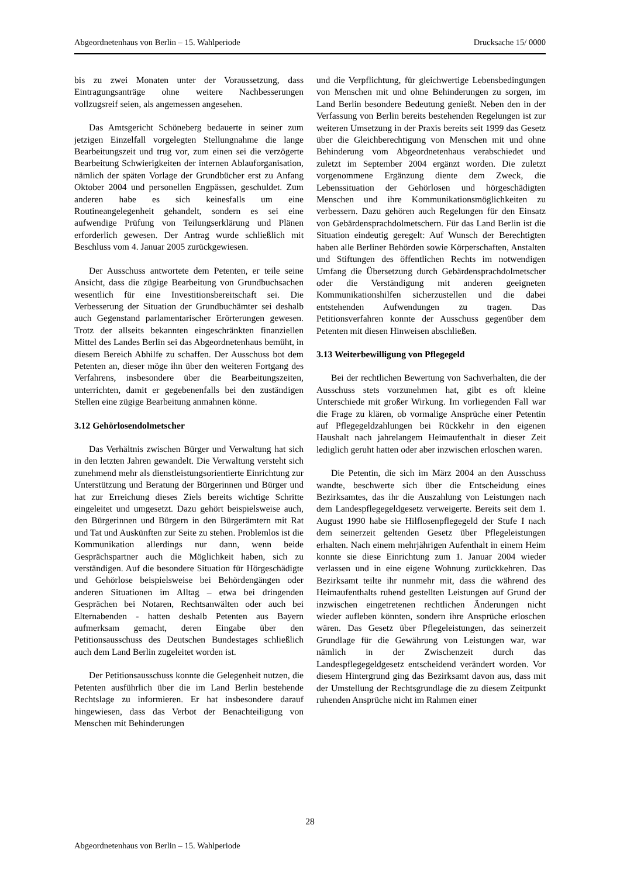Abgeordnetenhaus von Berlin – 15. Wahlperiode Drucksache 15/ 0000
bis zu zwei Monaten unter der Voraussetzung, dass Eintragungsanträge ohne weitere Nachbesserungen vollzugsreif seien, als angemessen angesehen.
Das Amtsgericht Schöneberg bedauerte in seiner zum jetzigen Einzelfall vorgelegten Stellungnahme die lange Bearbeitungszeit und trug vor, zum einen sei die verzögerte Bearbeitung Schwierigkeiten der internen Ablauforganisation, nämlich der späten Vorlage der Grundbücher erst zu Anfang Oktober 2004 und personellen Engpässen, geschuldet. Zum anderen habe es sich keinesfalls um eine Routineangelegenheit gehandelt, sondern es sei eine aufwendige Prüfung von Teilungserklärung und Plänen erforderlich gewesen. Der Antrag wurde schließlich mit Beschluss vom 4. Januar 2005 zurückgewiesen.
Der Ausschuss antwortete dem Petenten, er teile seine Ansicht, dass die zügige Bearbeitung von Grundbuchsachen wesentlich für eine Investitionsbereitschaft sei. Die Verbesserung der Situation der Grundbuchämter sei deshalb auch Gegenstand parlamentarischer Erörterungen gewesen. Trotz der allseits bekannten eingeschränkten finanziellen Mittel des Landes Berlin sei das Abgeordnetenhaus bemüht, in diesem Bereich Abhilfe zu schaffen. Der Ausschuss bot dem Petenten an, dieser möge ihn über den weiteren Fortgang des Verfahrens, insbesondere über die Bearbeitungszeiten, unterrichten, damit er gegebenenfalls bei den zuständigen Stellen eine zügige Bearbeitung anmahnen könne.
3.12 Gehörlosendolmetscher
Das Verhältnis zwischen Bürger und Verwaltung hat sich in den letzten Jahren gewandelt. Die Verwaltung versteht sich zunehmend mehr als dienstleistungsorientierte Einrichtung zur Unterstützung und Beratung der Bürgerinnen und Bürger und hat zur Erreichung dieses Ziels bereits wichtige Schritte eingeleitet und umgesetzt. Dazu gehört beispielsweise auch, den Bürgerinnen und Bürgern in den Bürgerämtern mit Rat und Tat und Auskünften zur Seite zu stehen. Problemlos ist die Kommunikation allerdings nur dann, wenn beide Gesprächspartner auch die Möglichkeit haben, sich zu verständigen. Auf die besondere Situation für Hörgeschädigte und Gehörlose beispielsweise bei Behördengängen oder anderen Situationen im Alltag – etwa bei dringenden Gesprächen bei Notaren, Rechtsanwälten oder auch bei Elternabenden - hatten deshalb Petenten aus Bayern aufmerksam gemacht, deren Eingabe über den Petitionsausschuss des Deutschen Bundestages schließlich auch dem Land Berlin zugeleitet worden ist.
Der Petitionsausschuss konnte die Gelegenheit nutzen, die Petenten ausführlich über die im Land Berlin bestehende Rechtslage zu informieren. Er hat insbesondere darauf hingewiesen, dass das Verbot der Benachteiligung von Menschen mit Behinderungen
und die Verpflichtung, für gleichwertige Lebensbedingungen von Menschen mit und ohne Behinderungen zu sorgen, im Land Berlin besondere Bedeutung genießt. Neben den in der Verfassung von Berlin bereits bestehenden Regelungen ist zur weiteren Umsetzung in der Praxis bereits seit 1999 das Gesetz über die Gleichberechtigung von Menschen mit und ohne Behinderung vom Abgeordnetenhaus verabschiedet und zuletzt im September 2004 ergänzt worden. Die zuletzt vorgenommene Ergänzung diente dem Zweck, die Lebenssituation der Gehörlosen und hörgeschädigten Menschen und ihre Kommunikationsmöglichkeiten zu verbessern. Dazu gehören auch Regelungen für den Einsatz von Gebärdensprachdolmetschern. Für das Land Berlin ist die Situation eindeutig geregelt: Auf Wunsch der Berechtigten haben alle Berliner Behörden sowie Körperschaften, Anstalten und Stiftungen des öffentlichen Rechts im notwendigen Umfang die Übersetzung durch Gebärdensprachdolmetscher oder die Verständigung mit anderen geeigneten Kommunikationshilfen sicherzustellen und die dabei entstehenden Aufwendungen zu tragen. Das Petitionsverfahren konnte der Ausschuss gegenüber dem Petenten mit diesen Hinweisen abschließen.
3.13 Weiterbewilligung von Pflegegeld
Bei der rechtlichen Bewertung von Sachverhalten, die der Ausschuss stets vorzunehmen hat, gibt es oft kleine Unterschiede mit großer Wirkung. Im vorliegenden Fall war die Frage zu klären, ob vormalige Ansprüche einer Petentin auf Pflegegeldzahlungen bei Rückkehr in den eigenen Haushalt nach jahrelangem Heimaufenthalt in dieser Zeit lediglich geruht hatten oder aber inzwischen erloschen waren.
Die Petentin, die sich im März 2004 an den Ausschuss wandte, beschwerte sich über die Entscheidung eines Bezirksamtes, das ihr die Auszahlung von Leistungen nach dem Landespflegegeldgesetz verweigerte. Bereits seit dem 1. August 1990 habe sie Hilflosenpflegegeld der Stufe I nach dem seinerzeit geltenden Gesetz über Pflegeleistungen erhalten. Nach einem mehrjährigen Aufenthalt in einem Heim konnte sie diese Einrichtung zum 1. Januar 2004 wieder verlassen und in eine eigene Wohnung zurückkehren. Das Bezirksamt teilte ihr nunmehr mit, dass die während des Heimaufenthalts ruhend gestellten Leistungen auf Grund der inzwischen eingetretenen rechtlichen Änderungen nicht wieder aufleben könnten, sondern ihre Ansprüche erloschen wären. Das Gesetz über Pflegeleistungen, das seinerzeit Grundlage für die Gewährung von Leistungen war, war nämlich in der Zwischenzeit durch das Landespflegegeldgesetz entscheidend verändert worden. Vor diesem Hintergrund ging das Bezirksamt davon aus, dass mit der Umstellung der Rechtsgrundlage die zu diesem Zeitpunkt ruhenden Ansprüche nicht im Rahmen einer
28
Abgeordnetenhaus von Berlin – 15. Wahlperiode